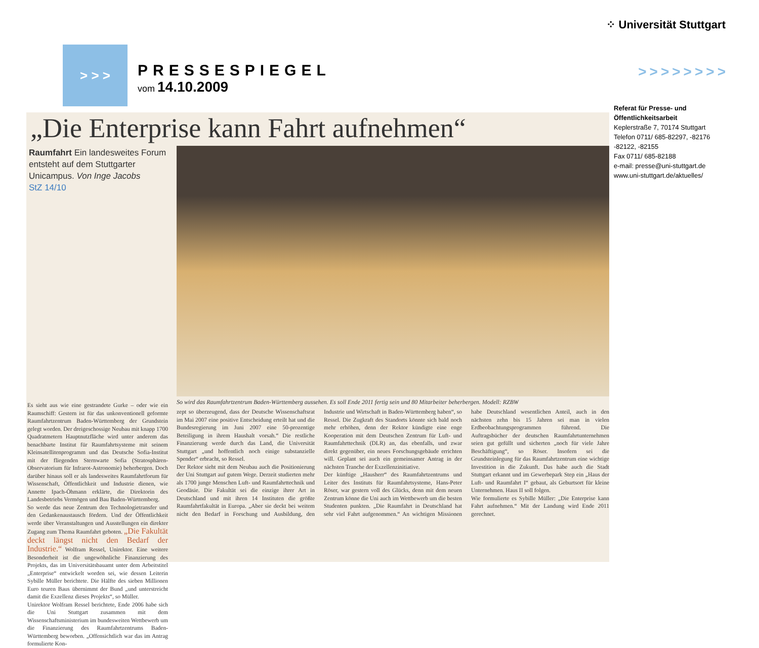⁘ Universität Stuttgart
> > >
PRESSESPIEGEL
vom 14.10.2009
>>>>>>>>
Referat für Presse- und
Öffentlichkeitsarbeit
Keplerstraße 7, 70174 Stuttgart
Telefon 0711/ 685-82297, -82176
-82122, -82155
Fax 0711/ 685-82188
e-mail: presse@uni-stuttgart.de
www.uni-stuttgart.de/aktuelles/
„Die Enterprise kann Fahrt aufnehmen“
Raumfahrt Ein landesweites Forum entsteht auf dem Stuttgarter Unicampus. Von Inge Jacobs
StZ 14/10
So wird das Raumfahrtzentrum Baden-Württemberg aussehen. Es soll Ende 2011 fertig sein und 80 Mitarbeiter beherbergen. Modell: RZBW
Es sieht aus wie eine gestrandete Gurke – oder wie ein Raumschiff: Gestern ist für das unkonventionell geformte Raumfahrtzentrum Baden-Württemberg der Grundstein gelegt worden. Der dreigeschossige Neubau mit knapp 1700 Quadratmetern Hauptnutzfläche wird unter anderem das benachbarte Institut für Raumfahrtsysteme mit seinem Kleinsatellitenprogramm und das Deutsche Sofia-Institut mit der fliegenden Sternwarte Sofia (Stratosphären-Observatorium für Infrarot-Astronomie) beherbergen. Doch darüber hinaus soll er als landesweites Raumfahrtforum für Wissenschaft, Öffentlichkeit und Industrie dienen, wie Annette Ipach-Öhmann erklärte, die Direktorin des Landesbetriebs Vermögen und Bau Baden-Württemberg.
So werde das neue Zentrum den Technologietransfer und den Gedankenaustausch fördern. Und der Öffentlichkeit werde über Veranstaltungen und Ausstellungen ein direkter Zugang zum Thema Raumfahrt geboten. „Die Fakultät deckt längst nicht den Bedarf der Industrie.“ Wolfram Ressel, Unirektor. Eine weitere Besonderheit ist die ungewöhnliche Finanzierung des Projekts, das im Universitätsbauamt unter dem Arbeitstitel „Enterprise“ entwickelt worden sei, wie dessen Leiterin Sybille Müller berichtete. Die Hälfte des sieben Millionen Euro teuren Baus übernimmt der Bund „und unterstreicht damit die Exzellenz dieses Projekts“, so Müller.
Unirektor Wolfram Ressel berichtete, Ende 2006 habe sich die Uni Stuttgart zusammen mit dem Wissenschaftsministerium im bundesweiten Wettbewerb um die Finanzierung des Raumfahrtzentrums Baden-Württemberg beworben. „Offensichtlich war das im Antrag formulierte Kon-
zept so überzeugend, dass der Deutsche Wissenschaftsrat im Mai 2007 eine positive Entscheidung erteilt hat und die Bundesregierung im Juni 2007 eine 50-prozentige Beteiligung in ihrem Haushalt vorsah.“ Die restliche Finanzierung werde durch das Land, die Universität Stuttgart „und hoffentlich noch einige substanzielle Spender“ erbracht, so Ressel.
Der Rektor sieht mit dem Neubau auch die Positionierung der Uni Stuttgart auf gutem Wege. Derzeit studierten mehr als 1700 junge Menschen Luft- und Raumfahrttechnik und Geodäsie. Die Fakultät sei die einzige ihrer Art in Deutschland und mit ihren 14 Instituten die größte Raumfahrtfakultät in Europa. „Aber sie deckt bei weitem nicht den Bedarf in Forschung und Ausbildung, den Industrie und Wirtschaft in Baden-Württemberg haben“, so Ressel. Die Zugkraft des Standorts könnte sich bald noch mehr erhöhen, denn der Rektor kündigte eine enge Kooperation mit dem Deutschen Zentrum für Luft- und Raumfahrttechnik (DLR) an, das ebenfalls, und zwar direkt gegenüber, ein neues Forschungsgebäude errichten will. Geplant sei auch ein gemeinsamer Antrag in der nächsten Tranche der Exzellenzinitiative.
Der künftige „Hausherr“ des Raumfahrtzentrums und Leiter des Instituts für Raumfahrtsysteme, Hans-Peter Röser, war gestern voll des Glücks, denn mit dem neuen Zentrum könne die Uni auch im Wettbewerb um die besten Studenten punkten. „Die Raumfahrt in Deutschland hat sehr viel Fahrt aufgenommen.“ An wichtigen Missionen habe Deutschland wesentlichen Anteil, auch in den nächsten zehn bis 15 Jahren sei man in vielen Erdbeobachtungsprogrammen führend. Die Auftragsbücher der deutschen Raumfahrtunternehmen seien gut gefüllt und sicherten „noch für viele Jahre Beschäftigung“, so Röser. Insofern sei die Grundsteinlegung für das Raumfahrtzentrum eine wichtige Investition in die Zukunft. Das habe auch die Stadt Stuttgart erkannt und im Gewerbepark Step ein „Haus der Luft- und Raumfahrt I“ gebaut, als Geburtsort für kleine Unternehmen. Haus II soll folgen.
Wie formulierte es Sybille Müller: „Die Enterprise kann Fahrt aufnehmen.“ Mit der Landung wird Ende 2011 gerechnet.